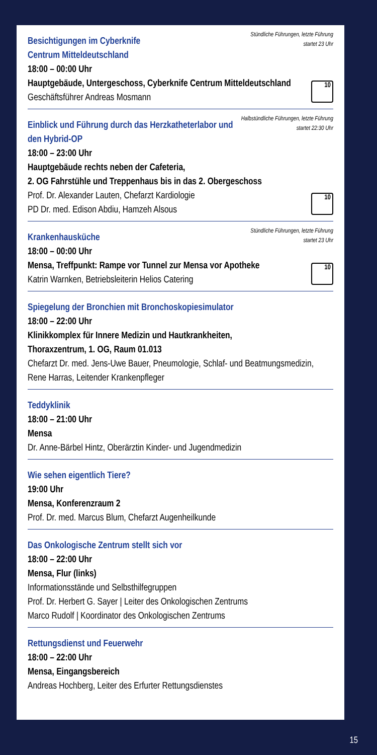Stündliche Führungen, letzte Führung startet 23 Uhr
Besichtigungen im Cyberknife
Centrum Mitteldeutschland
18:00 – 00:00 Uhr
Hauptgebäude, Untergeschoss, Cyberknife Centrum Mitteldeutschland
Geschäftsführer Andreas Mosmann
10
Halbstündliche Führungen, letzte Führung startet 22:30 Uhr
Einblick und Führung durch das Herzkatheterlabor und den Hybrid-OP
18:00 – 23:00 Uhr
Hauptgebäude rechts neben der Cafeteria,
2. OG Fahrstühle und Treppenhaus bis in das 2. Obergeschoss
Prof. Dr. Alexander Lauten, Chefarzt Kardiologie
PD Dr. med. Edison Abdiu, Hamzeh Alsous
10
Stündliche Führungen, letzte Führung startet 23 Uhr
Krankenhausküche
18:00 – 00:00 Uhr
Mensa, Treffpunkt: Rampe vor Tunnel zur Mensa vor Apotheke
Katrin Warnken, Betriebsleiterin Helios Catering
10
Spiegelung der Bronchien mit Bronchoskopiesimulator
18:00 – 22:00 Uhr
Klinikkomplex für Innere Medizin und Hautkrankheiten,
Thoraxzentrum, 1. OG, Raum 01.013
Chefarzt Dr. med. Jens-Uwe Bauer, Pneumologie, Schlaf- und Beatmungsmedizin, Rene Harras, Leitender Krankenpfleger
Teddyklinik
18:00 – 21:00 Uhr
Mensa
Dr. Anne-Bärbel Hintz, Oberärztin Kinder- und Jugendmedizin
Wie sehen eigentlich Tiere?
19:00 Uhr
Mensa, Konferenzraum 2
Prof. Dr. med. Marcus Blum, Chefarzt Augenheilkunde
Das Onkologische Zentrum stellt sich vor
18:00 – 22:00 Uhr
Mensa, Flur (links)
Informationsstände und Selbsthilfegruppen
Prof. Dr. Herbert G. Sayer | Leiter des Onkologischen Zentrums
Marco Rudolf | Koordinator des Onkologischen Zentrums
Rettungsdienst und Feuerwehr
18:00 – 22:00 Uhr
Mensa, Eingangsbereich
Andreas Hochberg, Leiter des Erfurter Rettungsdienstes
15